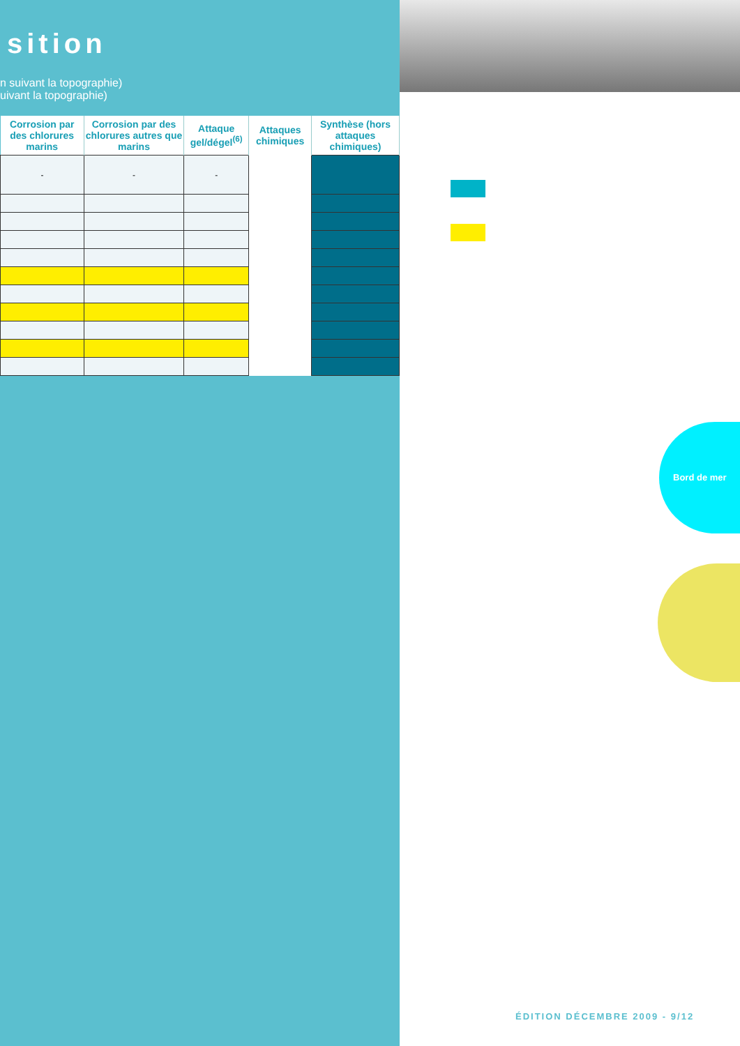sition
n suivant la topographie)
uivant la topographie)
| Corrosion par des chlorures marins | Corrosion par des chlorures autres que marins | Attaque gel/dégel<sup>(6)</sup> | Attaques chimiques | Synthèse (hors attaques chimiques) |
| --- | --- | --- | --- | --- |
| - | - | - | | |
Bord de mer
ÉDITION DÉCEMBRE 2009 - 9/12